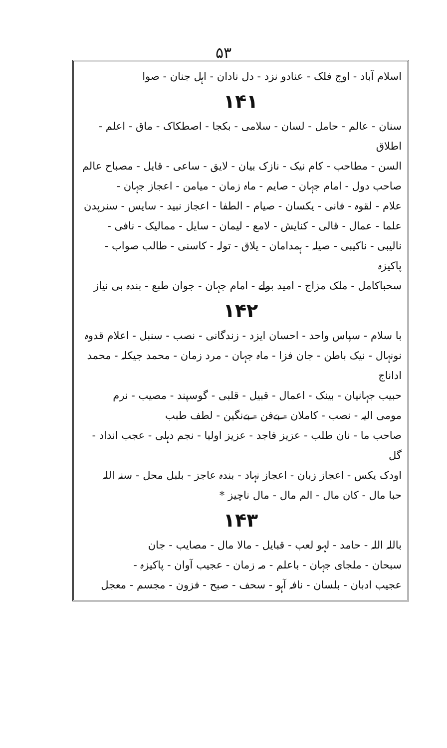۵۳
اسلام آباد - اوج فلک - عنادو نزد - دل نادان - اہل جنان - صوا
۱۴۱
سنان - عالم - حامل - لسان - سلامی - بکجا - اصطکاک - ماق - اعلم - اطلاق
السن - مطاحب - کام نیک - نازک بیان - لایق - ساعی - قایل - مصباح عالم
صاحب دول - امام جہان - صایم - ماہ زمان - میامن - اعجاز جہان -
علام - لقوہ - فانی - یکسان - صیام - الطفا - اعجاز نبید - سایس - سنرپدن
علما - عمال - قالی - کنایش - لامع - لیمان - سایل - ممالیک - نافی -
نالیبی - ناکیبی - صیلہ - ہمدامان - یلاق - تولہ - کاسنی - طالب صواب - پاکیزہ
سحباکامل - ملک مزاج - امید بولے - امام جہان - جوان طبع - بندہ بی نیاز
۱۴۲
با سلام - سپاس واحد - احسان ایزد - زندگانی - نصب - سنبل - اعلام قدوہ
نونہال - نیک باطن - جان فزا - ماہ جہان - مرد زمان - محمد جیکلہ - محمد اداناج
حبیب جہانیان - بینک - اعمال - قبیل - قلبی - گوسپند - مصیب - نرم
مومی الیہ - نصب - کاملان - بےفن - بےنگین - لطف طبب
صاحب ما - نان طلب - عزیز فاجد - عزیز اولیا - نجم دہلی - عجب انداد - گل
اودک یکس - اعجاز زبان - اعجاز نہاد - بندہ عاجز - بلبل محل - سنہ اللہ
حبا مال - کان مال - الم مال - مال ناچیز *
۱۴۳
باللہ اللہ - حامد - لہو لعب - قبایل - مالا مال - مصایب - جان
سبحان - ملجای جہان - باعلم - مہ زمان - عجیب آوان - پاکیزہ -
عجیب ادبان - بلسان - نافہ آہو - سحف - صبح - فزون - مجسم - معجل